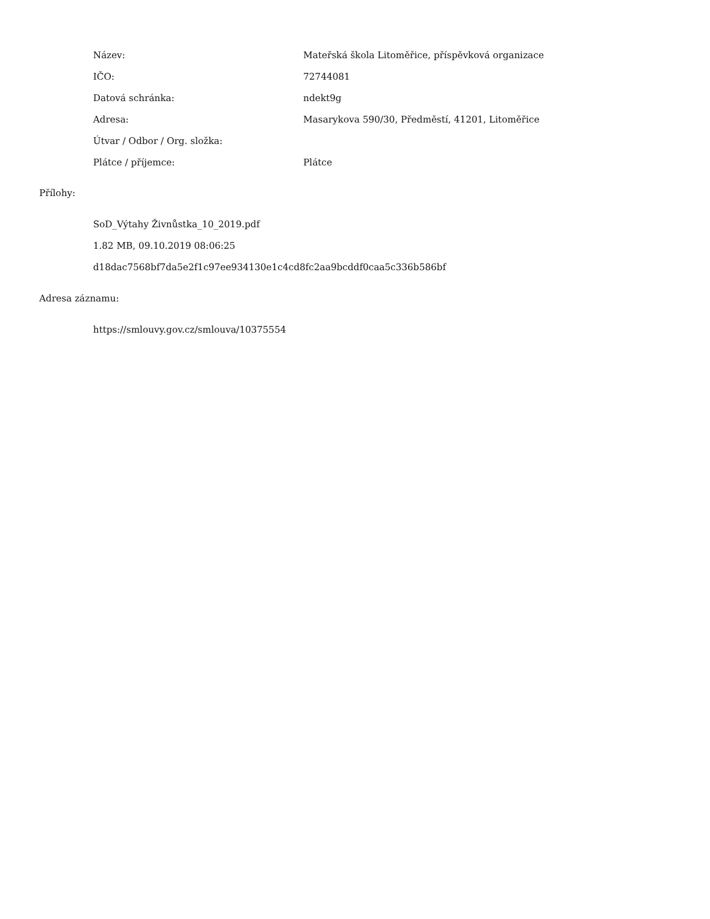| Název: | Mateřská škola Litoměřice, příspěvková organizace |
| IČO: | 72744081 |
| Datová schránka: | ndekt9g |
| Adresa: | Masarykova 590/30, Předměstí, 41201, Litoměřice |
| Útvar / Odbor / Org. složka: | |
| Plátce / příjemce: | Plátce |
Přílohy:
SoD_Výtahy Živnůstka_10_2019.pdf
1.82 MB, 09.10.2019 08:06:25
d18dac7568bf7da5e2f1c97ee934130e1c4cd8fc2aa9bcddf0caa5c336b586bf
Adresa záznamu:
https://smlouvy.gov.cz/smlouva/10375554